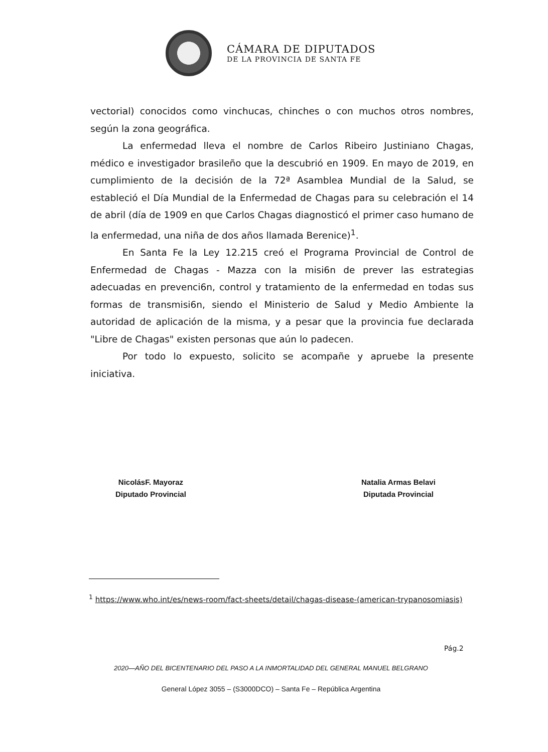CÁMARA DE DIPUTADOS
DE LA PROVINCIA DE SANTA FE
vectorial) conocidos como vinchucas, chinches o con muchos otros nombres, según la zona geográfica.
La enfermedad lleva el nombre de Carlos Ribeiro Justiniano Chagas, médico e investigador brasileño que la descubrió en 1909. En mayo de 2019, en cumplimiento de la decisión de la 72ª Asamblea Mundial de la Salud, se estableció el Día Mundial de la Enfermedad de Chagas para su celebración el 14 de abril (día de 1909 en que Carlos Chagas diagnosticó el primer caso humano de la enfermedad, una niña de dos años llamada Berenice)<sup>1</sup>.
En Santa Fe la Ley 12.215 creó el Programa Provincial de Control de Enfermedad de Chagas - Mazza con la misi6n de prever las estrategias adecuadas en prevenci6n, control y tratamiento de la enfermedad en todas sus formas de transmisi6n, siendo el Ministerio de Salud y Medio Ambiente la autoridad de aplicación de la misma, y a pesar que la provincia fue declarada "Libre de Chagas" existen personas que aún lo padecen.
Por todo lo expuesto, solicito se acompañe y apruebe la presente iniciativa.
NicolásF. Mayoraz
Diputado Provincial
Natalia Armas Belavi
Diputada Provincial
<sup>1</sup> https://www.who.int/es/news-room/fact-sheets/detail/chagas-disease-(american-trypanosomiasis)
Pág.2
2020—AÑO DEL BICENTENARIO DEL PASO A LA INMORTALIDAD DEL GENERAL MANUEL BELGRANO
General López 3055 – (S3000DCO) – Santa Fe – República Argentina